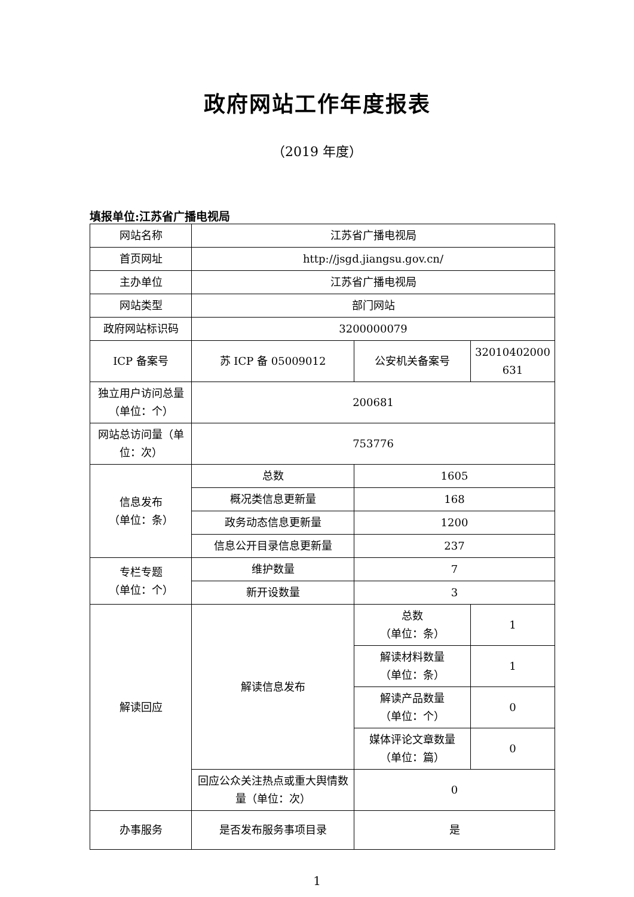政府网站工作年度报表
（2019 年度）
填报单位:江苏省广播电视局
| 网站名称 | 江苏省广播电视局 | | |
| 首页网址 | http://jsgd.jiangsu.gov.cn/ | | |
| 主办单位 | 江苏省广播电视局 | | |
| 网站类型 | 部门网站 | | |
| 政府网站标识码 | 3200000079 | | |
| ICP 备案号 | 苏 ICP 备 05009012 | 公安机关备案号 | 32010402000 631 |
| 独立用户访问总量（单位：个） | 200681 | | |
| 网站总访问量（单位：次） | 753776 | | |
| 信息发布 （单位：条） | 总数 | 1605 | |
| | 概况类信息更新量 | 168 | |
| | 政务动态信息更新量 | 1200 | |
| | 信息公开目录信息更新量 | 237 | |
| 专栏专题 （单位：个） | 维护数量 | 7 | |
| | 新开设数量 | 3 | |
| 解读回应 | 解读信息发布 | 总数 （单位：条） | 1 |
| | | 解读材料数量 （单位：条） | 1 |
| | | 解读产品数量 （单位：个） | 0 |
| | | 媒体评论文章数量 （单位：篇） | 0 |
| | 回应公众关注热点或重大舆情数量（单位：次） | 0 | |
| 办事服务 | 是否发布服务事项目录 | 是 | |
1